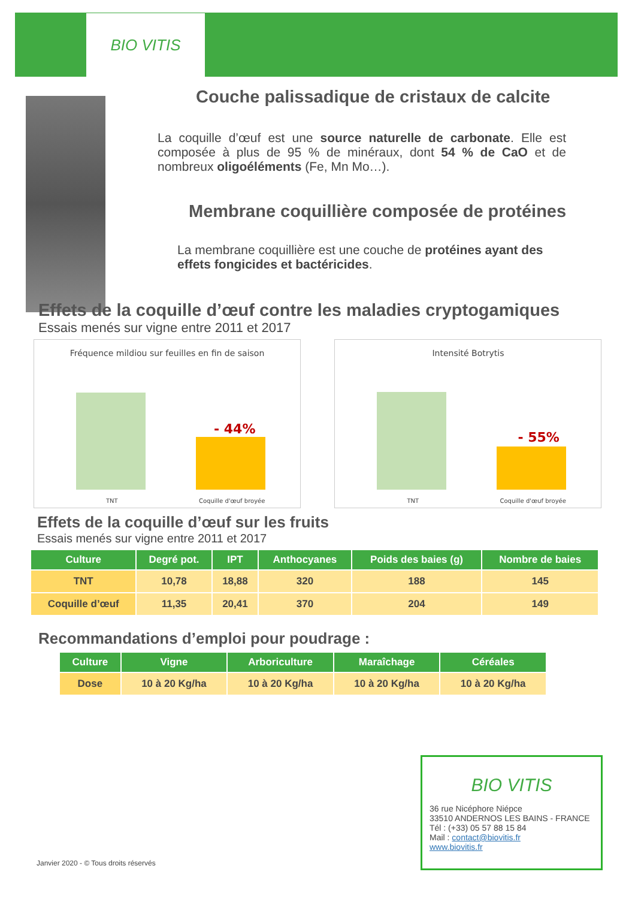BIO VITIS
Couche palissadique de cristaux de calcite
La coquille d’œuf est une source naturelle de carbonate. Elle est composée à plus de 95 % de minéraux, dont 54 % de CaO et de nombreux oligoéléments (Fe, Mn Mo…).
Membrane coquillière composée de protéines
La membrane coquillière est une couche de protéines ayant des effets fongicides et bactéricides.
Effets de la coquille d’œuf contre les maladies cryptogamiques
Essais menés sur vigne entre 2011 et 2017
Fréquence mildiou sur feuilles en fin de saison
- 44%
TNT Coquille d'œuf broyée
Intensité Botrytis
- 55%
TNT Coquille d'œuf broyée
Effets de la coquille d’œuf sur les fruits
Essais menés sur vigne entre 2011 et 2017
| Culture | Degré pot. | IPT | Anthocyanes | Poids des baies (g) | Nombre de baies |
| --- | --- | --- | --- | --- | --- |
| TNT | 10,78 | 18,88 | 320 | 188 | 145 |
| Coquille d’œuf | 11,35 | 20,41 | 370 | 204 | 149 |
Recommandations d’emploi pour poudrage :
| Culture | Vigne | Arboriculture | Maraîchage | Céréales |
| --- | --- | --- | --- | --- |
| Dose | 10 à 20 Kg/ha | 10 à 20 Kg/ha | 10 à 20 Kg/ha | 10 à 20 Kg/ha |
BIO VITIS
36 rue Nicéphore Niépce
33510 ANDERNOS LES BAINS - FRANCE
Tél : (+33) 05 57 88 15 84
Mail : contact@biovitis.fr
www.biovitis.fr
Janvier 2020 - © Tous droits réservés